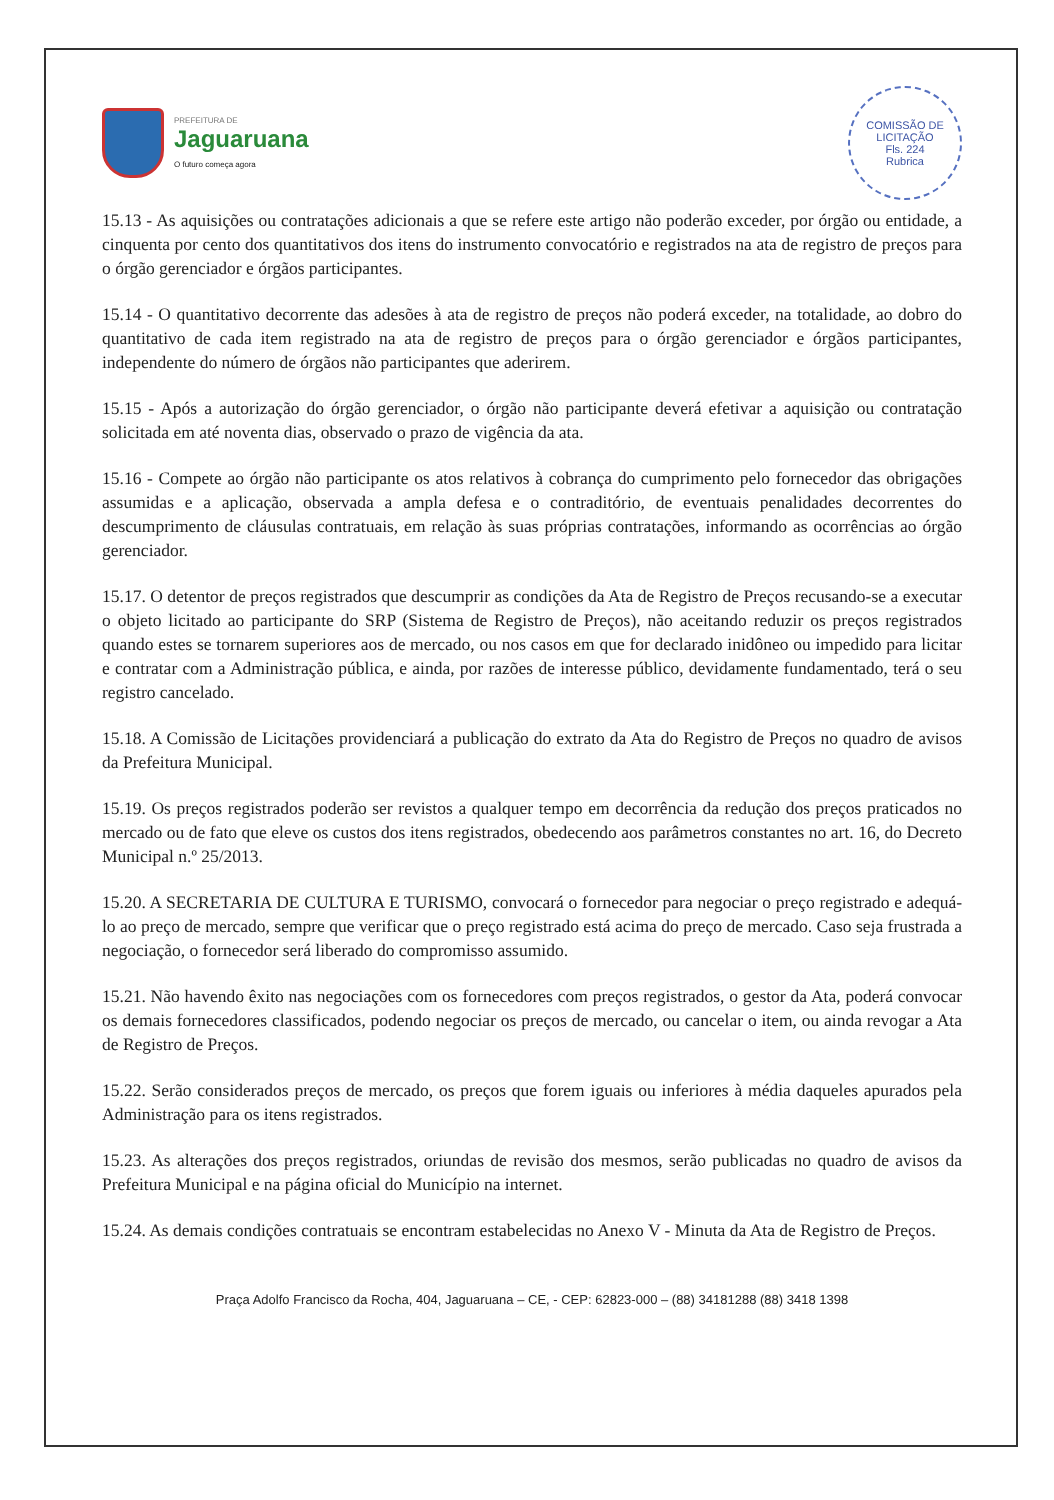PREFEITURA DE
Jaguaruana
O futuro começa agora
COMISSÃO DE LICITAÇÃO
Fls. 224
Rubrica
15.13 - As aquisições ou contratações adicionais a que se refere este artigo não poderão exceder, por órgão ou entidade, a cinquenta por cento dos quantitativos dos itens do instrumento convocatório e registrados na ata de registro de preços para o órgão gerenciador e órgãos participantes.
15.14 - O quantitativo decorrente das adesões à ata de registro de preços não poderá exceder, na totalidade, ao dobro do quantitativo de cada item registrado na ata de registro de preços para o órgão gerenciador e órgãos participantes, independente do número de órgãos não participantes que aderirem.
15.15 - Após a autorização do órgão gerenciador, o órgão não participante deverá efetivar a aquisição ou contratação solicitada em até noventa dias, observado o prazo de vigência da ata.
15.16 - Compete ao órgão não participante os atos relativos à cobrança do cumprimento pelo fornecedor das obrigações assumidas e a aplicação, observada a ampla defesa e o contraditório, de eventuais penalidades decorrentes do descumprimento de cláusulas contratuais, em relação às suas próprias contratações, informando as ocorrências ao órgão gerenciador.
15.17. O detentor de preços registrados que descumprir as condições da Ata de Registro de Preços recusando-se a executar o objeto licitado ao participante do SRP (Sistema de Registro de Preços), não aceitando reduzir os preços registrados quando estes se tornarem superiores aos de mercado, ou nos casos em que for declarado inidôneo ou impedido para licitar e contratar com a Administração pública, e ainda, por razões de interesse público, devidamente fundamentado, terá o seu registro cancelado.
15.18. A Comissão de Licitações providenciará a publicação do extrato da Ata do Registro de Preços no quadro de avisos da Prefeitura Municipal.
15.19. Os preços registrados poderão ser revistos a qualquer tempo em decorrência da redução dos preços praticados no mercado ou de fato que eleve os custos dos itens registrados, obedecendo aos parâmetros constantes no art. 16, do Decreto Municipal n.º 25/2013.
15.20. A SECRETARIA DE CULTURA E TURISMO, convocará o fornecedor para negociar o preço registrado e adequá-lo ao preço de mercado, sempre que verificar que o preço registrado está acima do preço de mercado. Caso seja frustrada a negociação, o fornecedor será liberado do compromisso assumido.
15.21. Não havendo êxito nas negociações com os fornecedores com preços registrados, o gestor da Ata, poderá convocar os demais fornecedores classificados, podendo negociar os preços de mercado, ou cancelar o item, ou ainda revogar a Ata de Registro de Preços.
15.22. Serão considerados preços de mercado, os preços que forem iguais ou inferiores à média daqueles apurados pela Administração para os itens registrados.
15.23. As alterações dos preços registrados, oriundas de revisão dos mesmos, serão publicadas no quadro de avisos da Prefeitura Municipal e na página oficial do Município na internet.
15.24. As demais condições contratuais se encontram estabelecidas no Anexo V - Minuta da Ata de Registro de Preços.
Praça Adolfo Francisco da Rocha, 404, Jaguaruana – CE, - CEP: 62823-000 – (88) 34181288 (88) 3418 1398